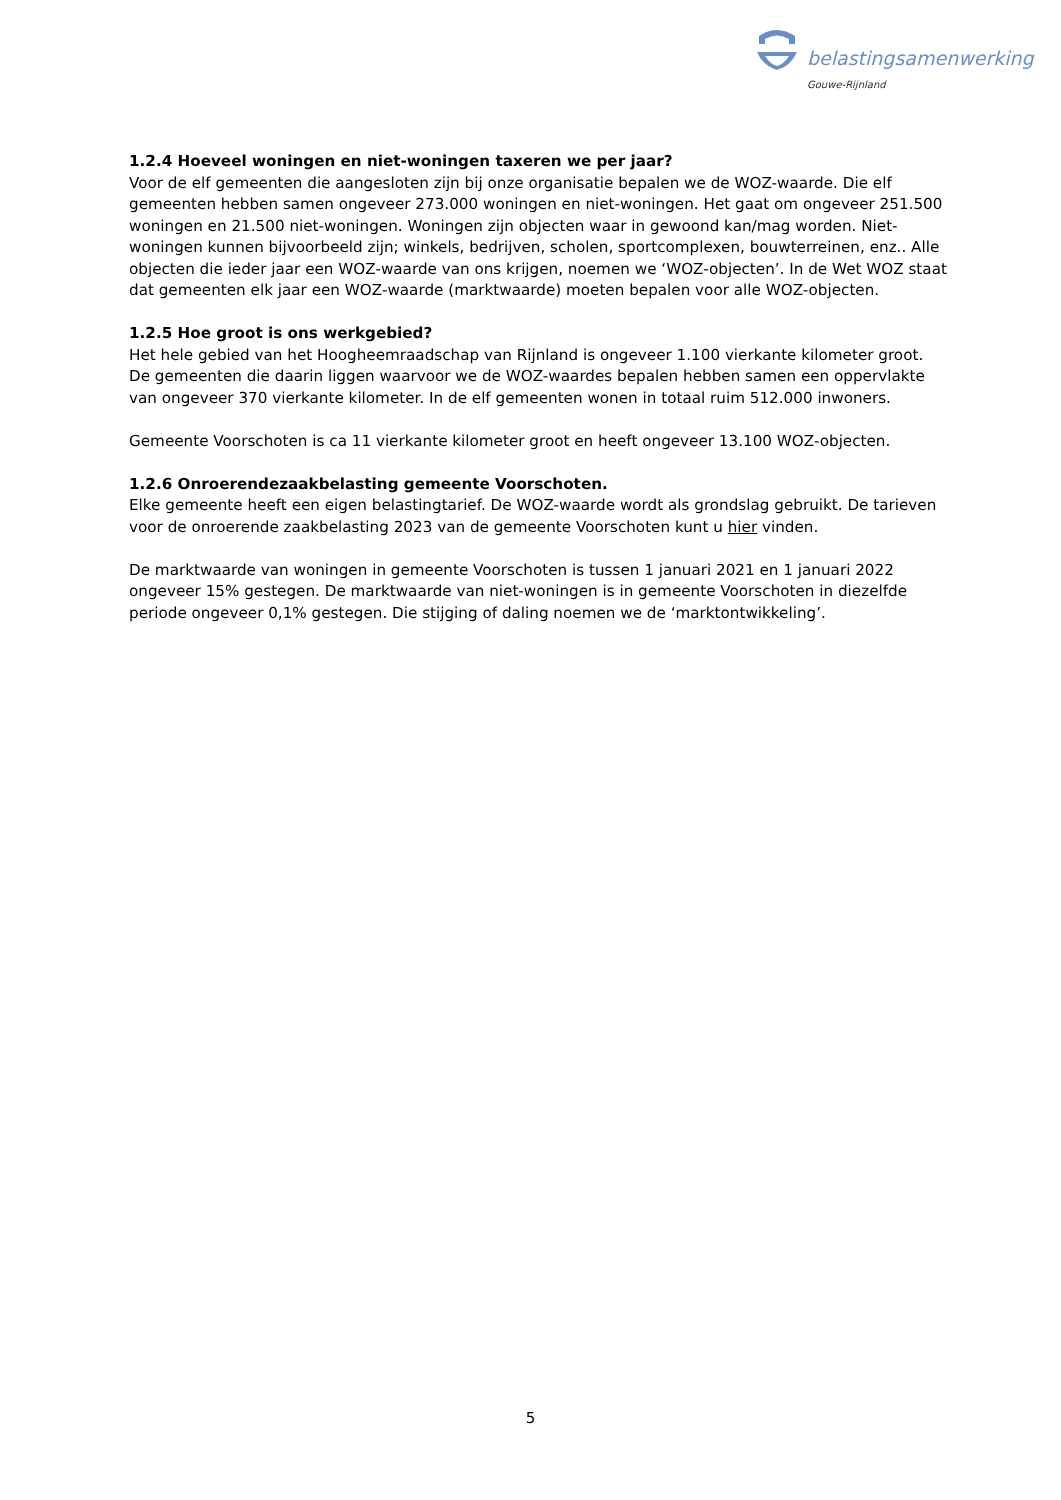belastingsamenwerking
Gouwe-Rijnland
1.2.4 Hoeveel woningen en niet-woningen taxeren we per jaar?
Voor de elf gemeenten die aangesloten zijn bij onze organisatie bepalen we de WOZ-waarde. Die elf gemeenten hebben samen ongeveer 273.000 woningen en niet-woningen. Het gaat om ongeveer 251.500 woningen en 21.500 niet-woningen. Woningen zijn objecten waar in gewoond kan/mag worden. Niet-woningen kunnen bijvoorbeeld zijn; winkels, bedrijven, scholen, sportcomplexen, bouwterreinen, enz.. Alle objecten die ieder jaar een WOZ-waarde van ons krijgen, noemen we ‘WOZ-objecten’. In de Wet WOZ staat dat gemeenten elk jaar een WOZ-waarde (marktwaarde) moeten bepalen voor alle WOZ-objecten.
1.2.5 Hoe groot is ons werkgebied?
Het hele gebied van het Hoogheemraadschap van Rijnland is ongeveer 1.100 vierkante kilometer groot. De gemeenten die daarin liggen waarvoor we de WOZ-waardes bepalen hebben samen een oppervlakte van ongeveer 370 vierkante kilometer. In de elf gemeenten wonen in totaal ruim 512.000 inwoners.
Gemeente Voorschoten is ca 11 vierkante kilometer groot en heeft ongeveer 13.100 WOZ-objecten.
1.2.6 Onroerendezaakbelasting gemeente Voorschoten.
Elke gemeente heeft een eigen belastingtarief. De WOZ-waarde wordt als grondslag gebruikt. De tarieven voor de onroerende zaakbelasting 2023 van de gemeente Voorschoten kunt u hier vinden.
De marktwaarde van woningen in gemeente Voorschoten is tussen 1 januari 2021 en 1 januari 2022 ongeveer 15% gestegen. De marktwaarde van niet-woningen is in gemeente Voorschoten in diezelfde periode ongeveer 0,1% gestegen. Die stijging of daling noemen we de ‘marktontwikkeling’.
5